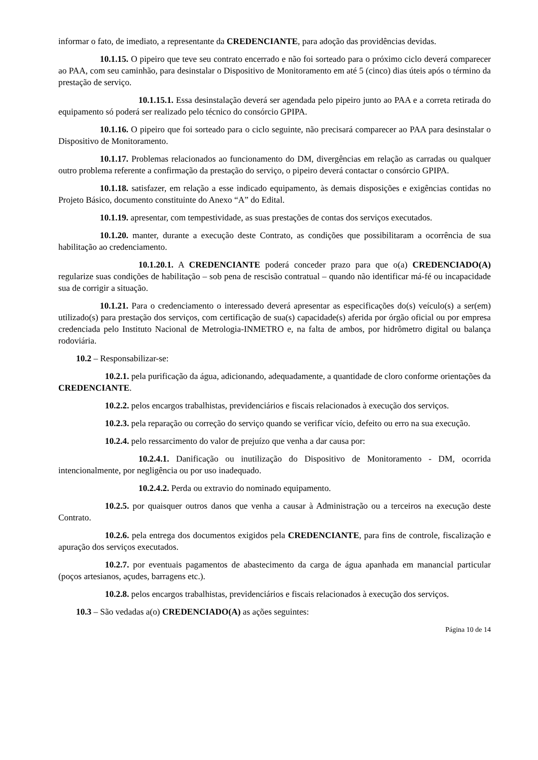informar o fato, de imediato, a representante da CREDENCIANTE, para adoção das providências devidas.
10.1.15. O pipeiro que teve seu contrato encerrado e não foi sorteado para o próximo ciclo deverá comparecer ao PAA, com seu caminhão, para desinstalar o Dispositivo de Monitoramento em até 5 (cinco) dias úteis após o término da prestação de serviço.
10.1.15.1. Essa desinstalação deverá ser agendada pelo pipeiro junto ao PAA e a correta retirada do equipamento só poderá ser realizado pelo técnico do consórcio GPIPA.
10.1.16. O pipeiro que foi sorteado para o ciclo seguinte, não precisará comparecer ao PAA para desinstalar o Dispositivo de Monitoramento.
10.1.17. Problemas relacionados ao funcionamento do DM, divergências em relação as carradas ou qualquer outro problema referente a confirmação da prestação do serviço, o pipeiro deverá contactar o consórcio GPIPA.
10.1.18. satisfazer, em relação a esse indicado equipamento, às demais disposições e exigências contidas no Projeto Básico, documento constituinte do Anexo “A” do Edital.
10.1.19. apresentar, com tempestividade, as suas prestações de contas dos serviços executados.
10.1.20. manter, durante a execução deste Contrato, as condições que possibilitaram a ocorrência de sua habilitação ao credenciamento.
10.1.20.1. A CREDENCIANTE poderá conceder prazo para que o(a) CREDENCIADO(A) regularize suas condições de habilitação – sob pena de rescisão contratual – quando não identificar má-fé ou incapacidade sua de corrigir a situação.
10.1.21. Para o credenciamento o interessado deverá apresentar as especificações do(s) veículo(s) a ser(em) utilizado(s) para prestação dos serviços, com certificação de sua(s) capacidade(s) aferida por órgão oficial ou por empresa credenciada pelo Instituto Nacional de Metrologia-INMETRO e, na falta de ambos, por hidrômetro digital ou balança rodoviária.
10.2 – Responsabilizar-se:
10.2.1. pela purificação da água, adicionando, adequadamente, a quantidade de cloro conforme orientações da CREDENCIANTE.
10.2.2. pelos encargos trabalhistas, previdenciários e fiscais relacionados à execução dos serviços.
10.2.3. pela reparação ou correção do serviço quando se verificar vício, defeito ou erro na sua execução.
10.2.4. pelo ressarcimento do valor de prejuízo que venha a dar causa por:
10.2.4.1. Danificação ou inutilização do Dispositivo de Monitoramento - DM, ocorrida intencionalmente, por negligência ou por uso inadequado.
10.2.4.2. Perda ou extravio do nominado equipamento.
10.2.5. por quaisquer outros danos que venha a causar à Administração ou a terceiros na execução deste Contrato.
10.2.6. pela entrega dos documentos exigidos pela CREDENCIANTE, para fins de controle, fiscalização e apuração dos serviços executados.
10.2.7. por eventuais pagamentos de abastecimento da carga de água apanhada em manancial particular (poços artesianos, açudes, barragens etc.).
10.2.8. pelos encargos trabalhistas, previdenciários e fiscais relacionados à execução dos serviços.
10.3 – São vedadas a(o) CREDENCIADO(A) as ações seguintes:
Página 10 de 14